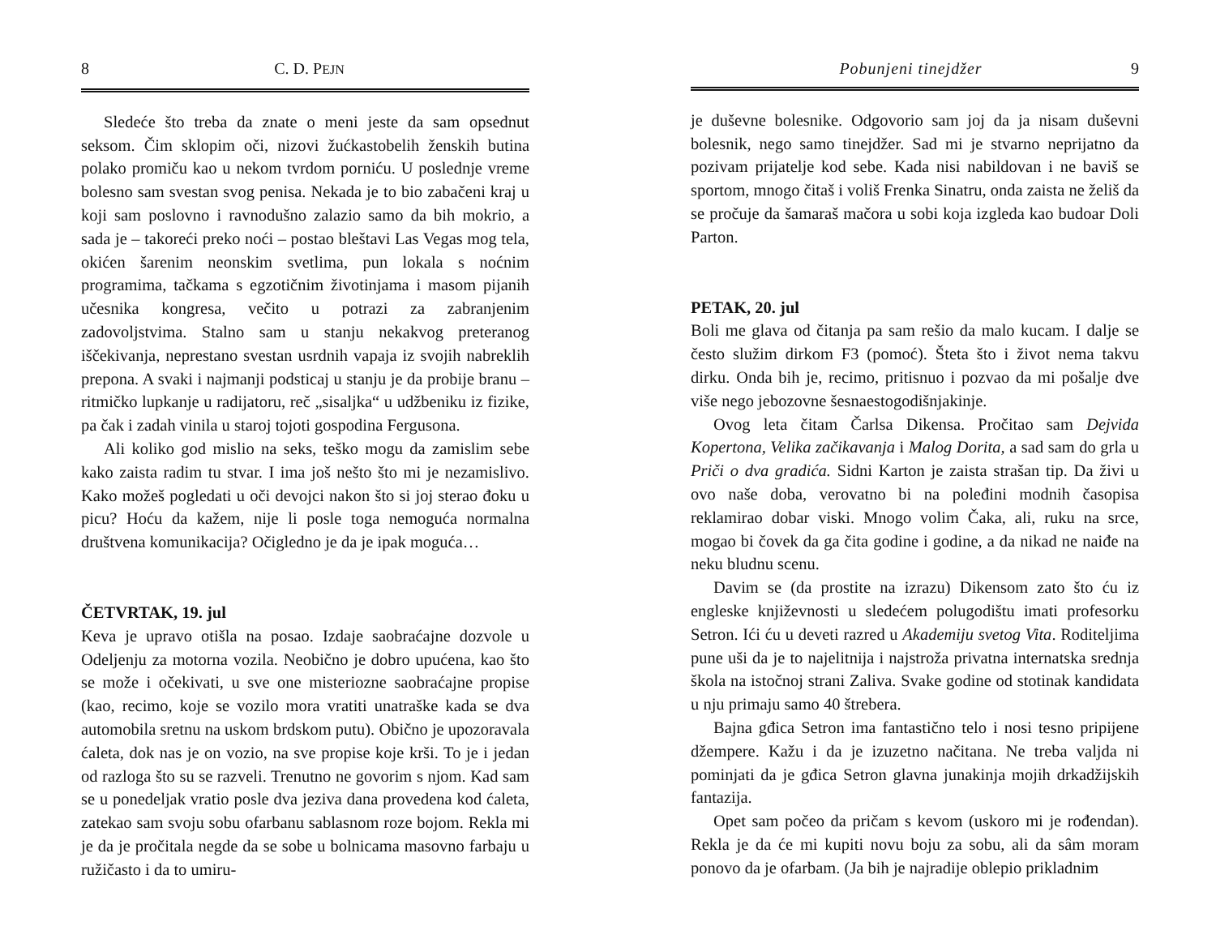8 C. D. PEJN
Sledeće što treba da znate o meni jeste da sam opsednut seksom. Čim sklopim oči, nizovi žućkastobelih ženskih butina polako promiču kao u nekom tvrdom porniću. U poslednje vreme bolesno sam svestan svog penisa. Nekada je to bio zabačeni kraj u koji sam poslovno i ravnodušno zalazio samo da bih mokrio, a sada je – takoreći preko noći – postao bleštavi Las Vegas mog tela, okićen šarenim neonskim svetlima, pun lokala s noćnim programima, tačkama s egzotičnim životinjama i masom pijanih učesnika kongresa, večito u potrazi za zabranjenim zadovoljstvima. Stalno sam u stanju nekakvog preteranog iščekivanja, neprestano svestan usrdnih vapaja iz svojih nabreklih prepona. A svaki i najmanji podsticaj u stanju je da probije branu – ritmičko lupkanje u radijatoru, reč „sisaljka“ u udžbeniku iz fizike, pa čak i zadah vinila u staroj tojoti gospodina Fergusona.
Ali koliko god mislio na seks, teško mogu da zamislim sebe kako zaista radim tu stvar. I ima još nešto što mi je nezamislivo. Kako možeš pogledati u oči devojci nakon što si joj sterao đoku u picu? Hoću da kažem, nije li posle toga nemoguća normalna društvena komunikacija? Očigledno je da je ipak moguća…
ČETVRTAK, 19. jul
Keva je upravo otišla na posao. Izdaje saobraćajne dozvole u Odeljenju za motorna vozila. Neobično je dobro upućena, kao što se može i očekivati, u sve one misteriozne saobraćajne propise (kao, recimo, koje se vozilo mora vratiti unatraške kada se dva automobila sretnu na uskom brdskom putu). Obično je upozoravala ćaleta, dok nas je on vozio, na sve propise koje krši. To je i jedan od razloga što su se razveli. Trenutno ne govorim s njom. Kad sam se u ponedeljak vratio posle dva jeziva dana provedena kod ćaleta, zatekao sam svoju sobu ofarbanu sablasnom roze bojom. Rekla mi je da je pročitala negde da se sobe u bolnicama masovno farbaju u ružičasto i da to umiru-
Pobunjeni tinejdžer 9
je duševne bolesnike. Odgovorio sam joj da ja nisam duševni bolesnik, nego samo tinejdžer. Sad mi je stvarno neprijatno da pozivam prijatelje kod sebe. Kada nisi nabildovan i ne baviš se sportom, mnogo čitaš i voliš Frenka Sinatru, onda zaista ne želiš da se pročuje da šamaraš mačora u sobi koja izgleda kao budoar Doli Parton.
PETAK, 20. jul
Boli me glava od čitanja pa sam rešio da malo kucam. I dalje se često služim dirkom F3 (pomoć). Šteta što i život nema takvu dirku. Onda bih je, recimo, pritisnuo i pozvao da mi pošalje dve više nego jebozovne šesnaestogodišnjakinje.
Ovog leta čitam Čarlsa Dikensa. Pročitao sam Dejvida Kopertona, Velika začikavanja i Malog Dorita, a sad sam do grla u Priči o dva gradića. Sidni Karton je zaista strašan tip. Da živi u ovo naše doba, verovatno bi na poleđini modnih časopisa reklamirao dobar viski. Mnogo volim Čaka, ali, ruku na srce, mogao bi čovek da ga čita godine i godine, a da nikad ne naiđe na neku bludnu scenu.
Davim se (da prostite na izrazu) Dikensom zato što ću iz engleske književnosti u sledećem polugodištu imati profesorku Setron. Ići ću u deveti razred u Akademiju svetog Vita. Roditeljima pune uši da je to najelitnija i najstroža privatna internatska srednja škola na istočnoj strani Zaliva. Svake godine od stotinak kandidata u nju primaju samo 40 štrebera.
Bajna gđica Setron ima fantastično telo i nosi tesno pripijene džempere. Kažu i da je izuzetno načitana. Ne treba valjda ni pominjati da je gđica Setron glavna junakinja mojih drkadžijskih fantazija.
Opet sam počeo da pričam s kevom (uskoro mi je rođendan). Rekla je da će mi kupiti novu boju za sobu, ali da sâm moram ponovo da je ofarbam. (Ja bih je najradije oblepio prikladnim